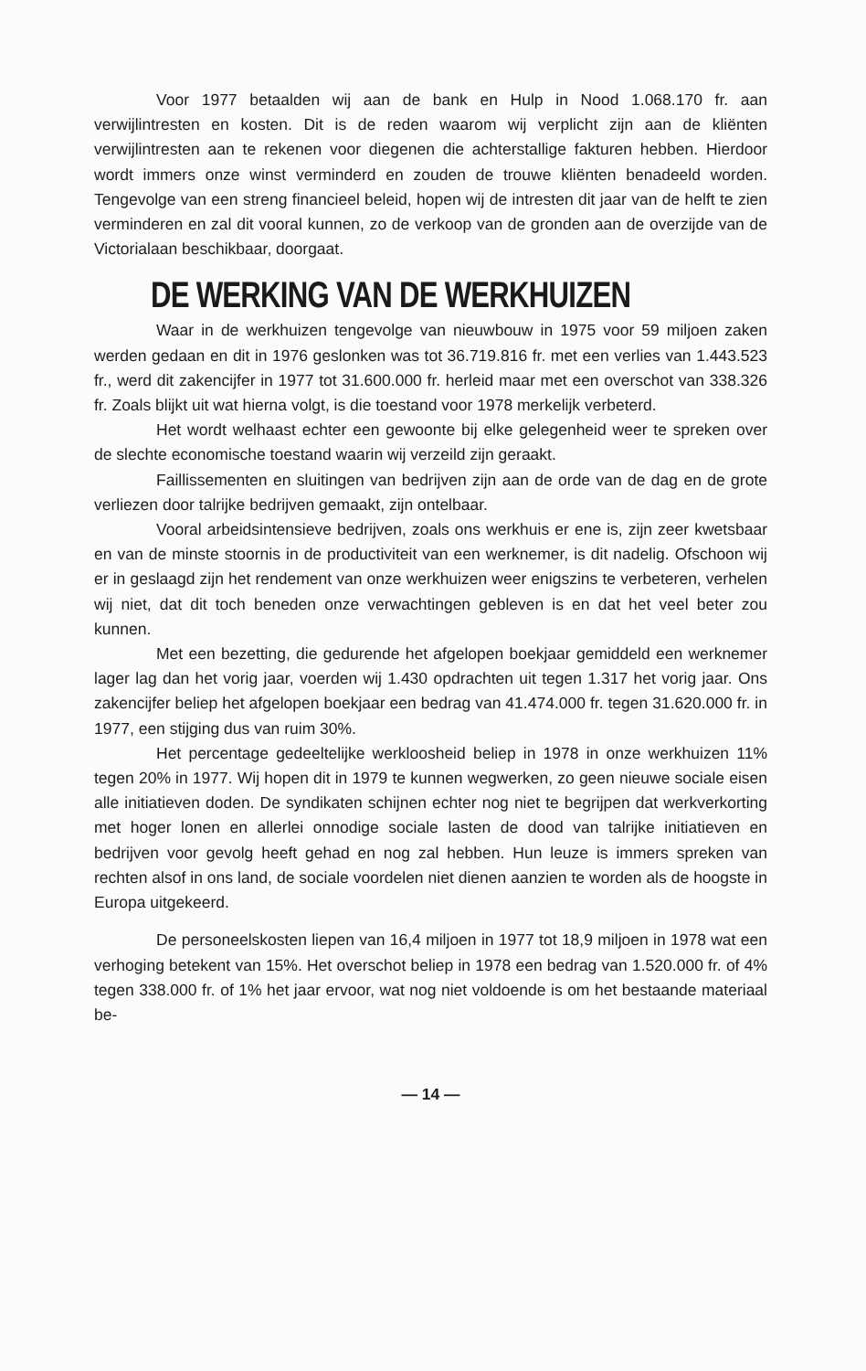Voor 1977 betaalden wij aan de bank en Hulp in Nood 1.068.170 fr. aan verwijlintresten en kosten. Dit is de reden waarom wij verplicht zijn aan de kliënten verwijlintresten aan te rekenen voor diegenen die achterstallige fakturen hebben. Hierdoor wordt immers onze winst verminderd en zouden de trouwe kliënten benadeeld worden. Tengevolge van een streng financieel beleid, hopen wij de intresten dit jaar van de helft te zien verminderen en zal dit vooral kunnen, zo de verkoop van de gronden aan de overzijde van de Victorialaan beschikbaar, doorgaat.
DE WERKING VAN DE WERKHUIZEN
Waar in de werkhuizen tengevolge van nieuwbouw in 1975 voor 59 miljoen zaken werden gedaan en dit in 1976 geslonken was tot 36.719.816 fr. met een verlies van 1.443.523 fr., werd dit zakencijfer in 1977 tot 31.600.000 fr. herleid maar met een overschot van 338.326 fr. Zoals blijkt uit wat hierna volgt, is die toestand voor 1978 merkelijk verbeterd.
Het wordt welhaast echter een gewoonte bij elke gelegenheid weer te spreken over de slechte economische toestand waarin wij verzeild zijn geraakt.
Faillissementen en sluitingen van bedrijven zijn aan de orde van de dag en de grote verliezen door talrijke bedrijven gemaakt, zijn ontelbaar.
Vooral arbeidsintensieve bedrijven, zoals ons werkhuis er ene is, zijn zeer kwetsbaar en van de minste stoornis in de productiviteit van een werknemer, is dit nadelig. Ofschoon wij er in geslaagd zijn het rendement van onze werkhuizen weer enigszins te verbeteren, verhelen wij niet, dat dit toch beneden onze verwachtingen gebleven is en dat het veel beter zou kunnen.
Met een bezetting, die gedurende het afgelopen boekjaar gemiddeld een werknemer lager lag dan het vorig jaar, voerden wij 1.430 opdrachten uit tegen 1.317 het vorig jaar. Ons zakencijfer beliep het afgelopen boekjaar een bedrag van 41.474.000 fr. tegen 31.620.000 fr. in 1977, een stijging dus van ruim 30%.
Het percentage gedeeltelijke werkloosheid beliep in 1978 in onze werkhuizen 11% tegen 20% in 1977. Wij hopen dit in 1979 te kunnen wegwerken, zo geen nieuwe sociale eisen alle initiatieven doden. De syndikaten schijnen echter nog niet te begrijpen dat werkverkorting met hoger lonen en allerlei onnodige sociale lasten de dood van talrijke initiatieven en bedrijven voor gevolg heeft gehad en nog zal hebben. Hun leuze is immers spreken van rechten alsof in ons land, de sociale voordelen niet dienen aanzien te worden als de hoogste in Europa uitgekeerd.
De personeelskosten liepen van 16,4 miljoen in 1977 tot 18,9 miljoen in 1978 wat een verhoging betekent van 15%. Het overschot beliep in 1978 een bedrag van 1.520.000 fr. of 4% tegen 338.000 fr. of 1% het jaar ervoor, wat nog niet voldoende is om het bestaande materiaal be-
— 14 —